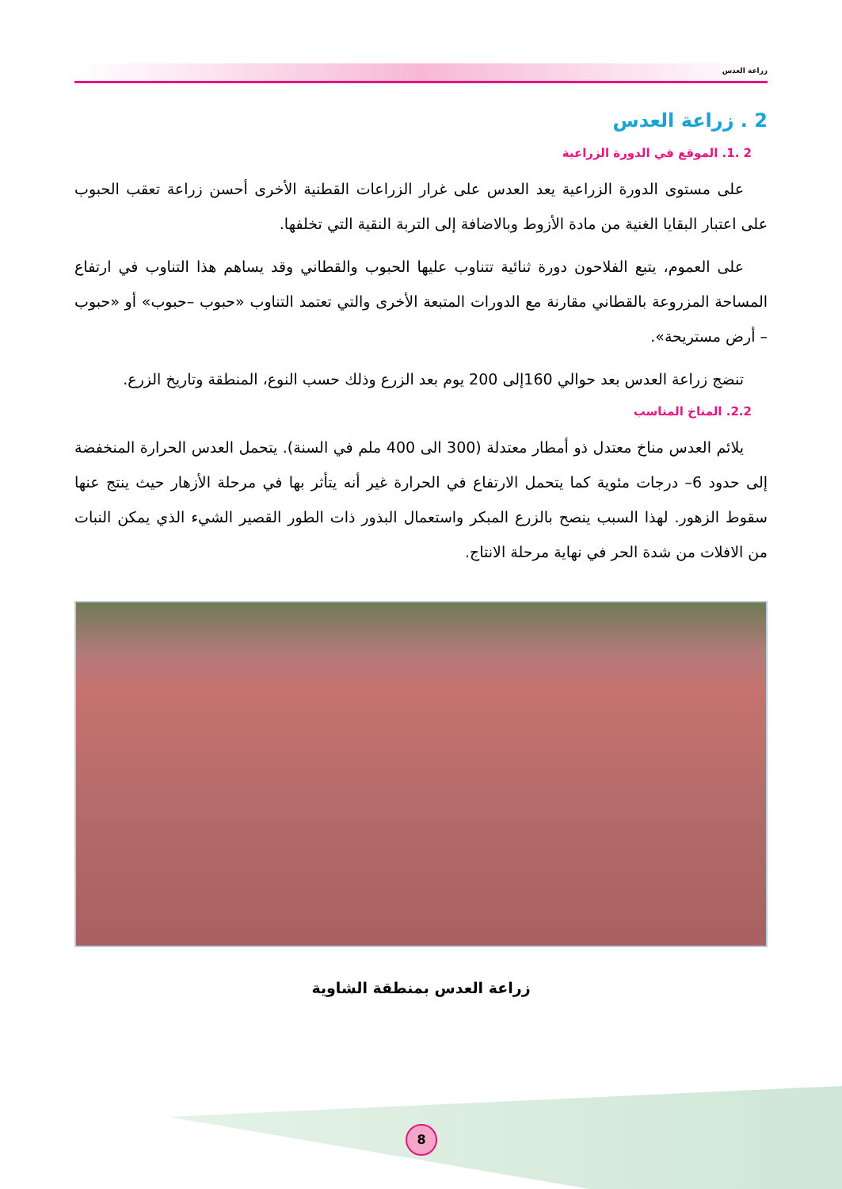زراعة العدس
2 . زراعة العدس
2 .1. الموقع في الدورة الزراعية
على مستوى الدورة الزراعية يعد العدس على غرار الزراعات القطنية الأخرى أحسن زراعة تعقب الحبوب على اعتبار البقايا الغنية من مادة الأزوط وبالاضافة إلى التربة النقية التي تخلفها.
على العموم، يتبع الفلاحون دورة ثنائية تتناوب عليها الحبوب والقطاني وقد يساهم هذا التناوب في ارتفاع المساحة المزروعة بالقطاني مقارنة مع الدورات المتبعة الأخرى والتي تعتمد التناوب «حبوب –حبوب» أو «حبوب – أرض مستريحة».
تنضج زراعة العدس بعد حوالي 160إلى 200 يوم بعد الزرع وذلك حسب النوع، المنطقة وتاريخ الزرع.
2.2. المناخ المناسب
يلائم العدس مناخ معتدل ذو أمطار معتدلة (300 الى 400 ملم في السنة). يتحمل العدس الحرارة المنخفضة إلى حدود 6– درجات مئوية كما يتحمل الارتفاع في الحرارة غير أنه يتأثر بها في مرحلة الأزهار حيث ينتج عنها سقوط الزهور. لهذا السبب ينصح بالزرع المبكر واستعمال البذور ذات الطور القصير الشيء الذي يمكن النبات من الافلات من شدة الحر في نهاية مرحلة الانتاج.
زراعة العدس بمنطقة الشاوية
8